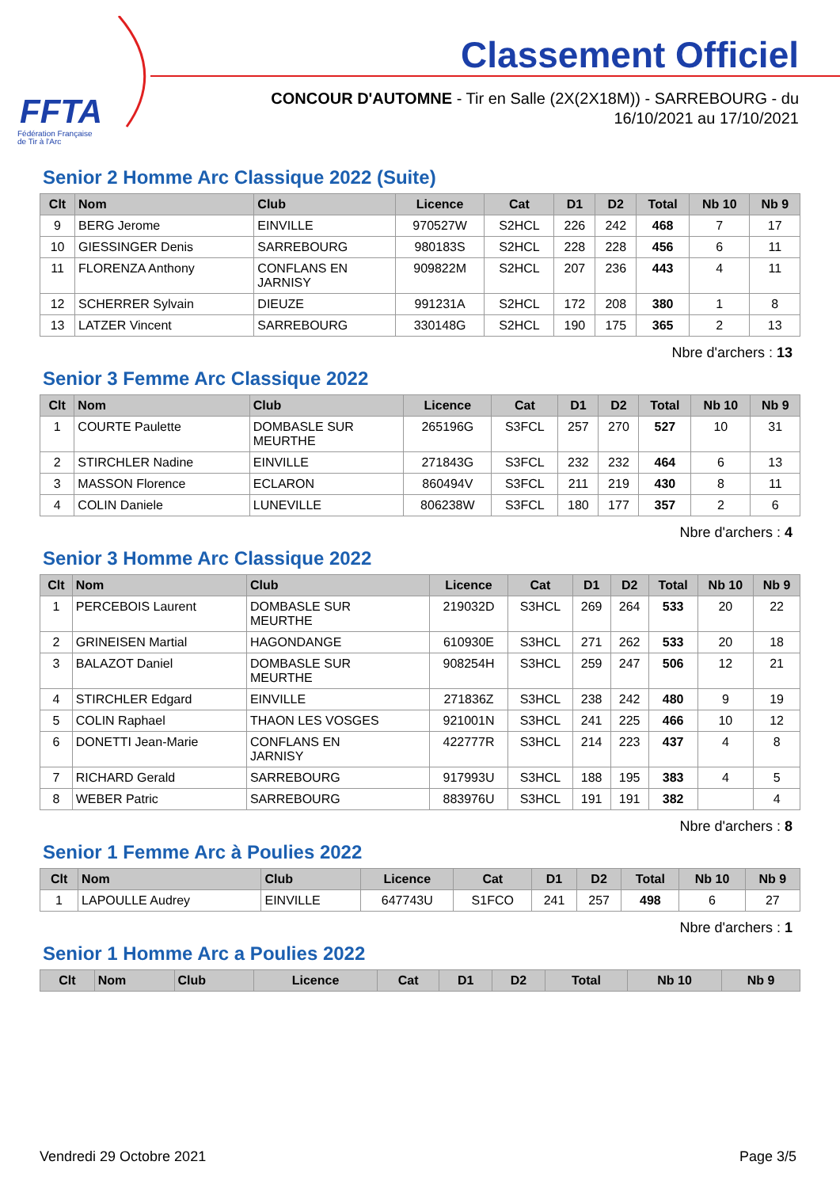FFTA
Fédération Française
de Tir à l'Arc
Classement Officiel
CONCOUR D'AUTOMNE - Tir en Salle (2X(2X18M)) - SARREBOURG - du
16/10/2021 au 17/10/2021
Senior 2 Homme Arc Classique 2022 (Suite)
| Clt | Nom | Club | Licence | Cat | D1 | D2 | Total | Nb 10 | Nb 9 |
| --- | --- | --- | --- | --- | --- | --- | --- | --- | --- |
| 9 | BERG Jerome | EINVILLE | 970527W | S2HCL | 226 | 242 | 468 | 7 | 17 |
| 10 | GIESSINGER Denis | SARREBOURG | 980183S | S2HCL | 228 | 228 | 456 | 6 | 11 |
| 11 | FLORENZA Anthony | CONFLANS EN JARNISY | 909822M | S2HCL | 207 | 236 | 443 | 4 | 11 |
| 12 | SCHERRER Sylvain | DIEUZE | 991231A | S2HCL | 172 | 208 | 380 | 1 | 8 |
| 13 | LATZER Vincent | SARREBOURG | 330148G | S2HCL | 190 | 175 | 365 | 2 | 13 |
Nbre d'archers : 13
Senior 3 Femme Arc Classique 2022
| Clt | Nom | Club | Licence | Cat | D1 | D2 | Total | Nb 10 | Nb 9 |
| --- | --- | --- | --- | --- | --- | --- | --- | --- | --- |
| 1 | COURTE Paulette | DOMBASLE SUR MEURTHE | 265196G | S3FCL | 257 | 270 | 527 | 10 | 31 |
| 2 | STIRCHLER Nadine | EINVILLE | 271843G | S3FCL | 232 | 232 | 464 | 6 | 13 |
| 3 | MASSON Florence | ECLARON | 860494V | S3FCL | 211 | 219 | 430 | 8 | 11 |
| 4 | COLIN Daniele | LUNEVILLE | 806238W | S3FCL | 180 | 177 | 357 | 2 | 6 |
Nbre d'archers : 4
Senior 3 Homme Arc Classique 2022
| Clt | Nom | Club | Licence | Cat | D1 | D2 | Total | Nb 10 | Nb 9 |
| --- | --- | --- | --- | --- | --- | --- | --- | --- | --- |
| 1 | PERCEBOIS Laurent | DOMBASLE SUR MEURTHE | 219032D | S3HCL | 269 | 264 | 533 | 20 | 22 |
| 2 | GRINEISEN Martial | HAGONDANGE | 610930E | S3HCL | 271 | 262 | 533 | 20 | 18 |
| 3 | BALAZOT Daniel | DOMBASLE SUR MEURTHE | 908254H | S3HCL | 259 | 247 | 506 | 12 | 21 |
| 4 | STIRCHLER Edgard | EINVILLE | 271836Z | S3HCL | 238 | 242 | 480 | 9 | 19 |
| 5 | COLIN Raphael | THAON LES VOSGES | 921001N | S3HCL | 241 | 225 | 466 | 10 | 12 |
| 6 | DONETTI Jean-Marie | CONFLANS EN JARNISY | 422777R | S3HCL | 214 | 223 | 437 | 4 | 8 |
| 7 | RICHARD Gerald | SARREBOURG | 917993U | S3HCL | 188 | 195 | 383 | 4 | 5 |
| 8 | WEBER Patric | SARREBOURG | 883976U | S3HCL | 191 | 191 | 382 | | 4 |
Nbre d'archers : 8
Senior 1 Femme Arc à Poulies 2022
| Clt | Nom | Club | Licence | Cat | D1 | D2 | Total | Nb 10 | Nb 9 |
| --- | --- | --- | --- | --- | --- | --- | --- | --- | --- |
| 1 | LAPOULLE Audrey | EINVILLE | 647743U | S1FCO | 241 | 257 | 498 | 6 | 27 |
Nbre d'archers : 1
Senior 1 Homme Arc a Poulies 2022
| Clt | Nom | Club | Licence | Cat | D1 | D2 | Total | Nb 10 | Nb 9 |
| --- | --- | --- | --- | --- | --- | --- | --- | --- | --- |
Vendredi 29 Octobre 2021 Page 3/5